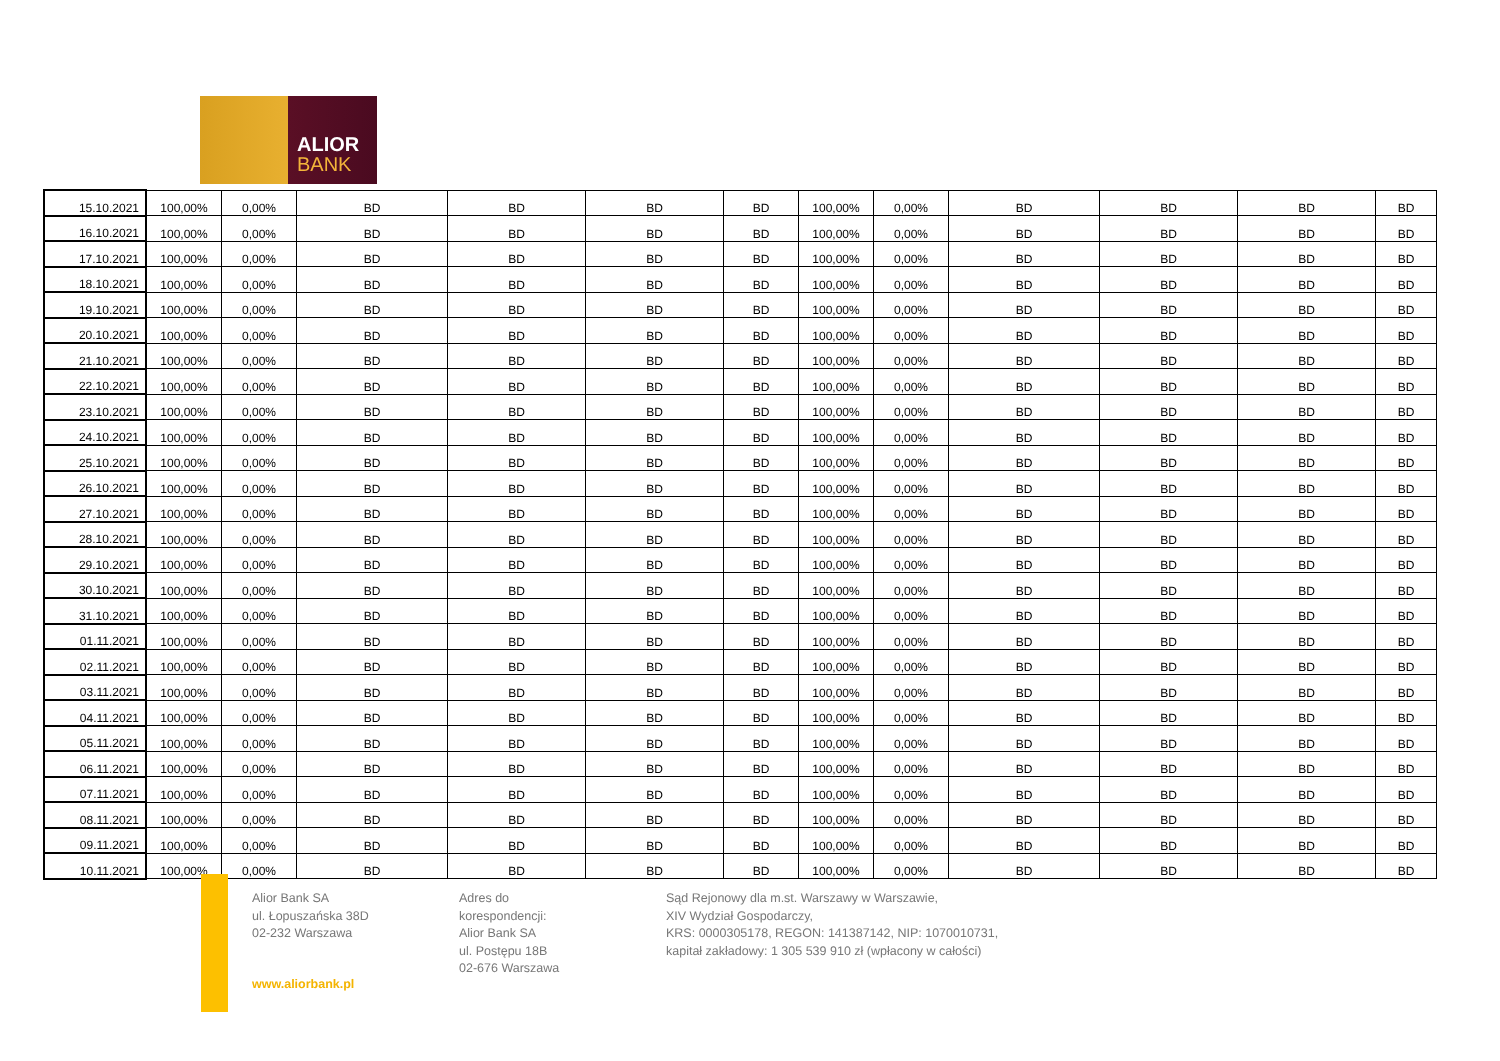ALIOR
BANK
| 15.10.2021 | 100,00% | 0,00% | BD | BD | BD | BD | 100,00% | 0,00% | BD | BD | BD | BD |
| 16.10.2021 | 100,00% | 0,00% | BD | BD | BD | BD | 100,00% | 0,00% | BD | BD | BD | BD |
| 17.10.2021 | 100,00% | 0,00% | BD | BD | BD | BD | 100,00% | 0,00% | BD | BD | BD | BD |
| 18.10.2021 | 100,00% | 0,00% | BD | BD | BD | BD | 100,00% | 0,00% | BD | BD | BD | BD |
| 19.10.2021 | 100,00% | 0,00% | BD | BD | BD | BD | 100,00% | 0,00% | BD | BD | BD | BD |
| 20.10.2021 | 100,00% | 0,00% | BD | BD | BD | BD | 100,00% | 0,00% | BD | BD | BD | BD |
| 21.10.2021 | 100,00% | 0,00% | BD | BD | BD | BD | 100,00% | 0,00% | BD | BD | BD | BD |
| 22.10.2021 | 100,00% | 0,00% | BD | BD | BD | BD | 100,00% | 0,00% | BD | BD | BD | BD |
| 23.10.2021 | 100,00% | 0,00% | BD | BD | BD | BD | 100,00% | 0,00% | BD | BD | BD | BD |
| 24.10.2021 | 100,00% | 0,00% | BD | BD | BD | BD | 100,00% | 0,00% | BD | BD | BD | BD |
| 25.10.2021 | 100,00% | 0,00% | BD | BD | BD | BD | 100,00% | 0,00% | BD | BD | BD | BD |
| 26.10.2021 | 100,00% | 0,00% | BD | BD | BD | BD | 100,00% | 0,00% | BD | BD | BD | BD |
| 27.10.2021 | 100,00% | 0,00% | BD | BD | BD | BD | 100,00% | 0,00% | BD | BD | BD | BD |
| 28.10.2021 | 100,00% | 0,00% | BD | BD | BD | BD | 100,00% | 0,00% | BD | BD | BD | BD |
| 29.10.2021 | 100,00% | 0,00% | BD | BD | BD | BD | 100,00% | 0,00% | BD | BD | BD | BD |
| 30.10.2021 | 100,00% | 0,00% | BD | BD | BD | BD | 100,00% | 0,00% | BD | BD | BD | BD |
| 31.10.2021 | 100,00% | 0,00% | BD | BD | BD | BD | 100,00% | 0,00% | BD | BD | BD | BD |
| 01.11.2021 | 100,00% | 0,00% | BD | BD | BD | BD | 100,00% | 0,00% | BD | BD | BD | BD |
| 02.11.2021 | 100,00% | 0,00% | BD | BD | BD | BD | 100,00% | 0,00% | BD | BD | BD | BD |
| 03.11.2021 | 100,00% | 0,00% | BD | BD | BD | BD | 100,00% | 0,00% | BD | BD | BD | BD |
| 04.11.2021 | 100,00% | 0,00% | BD | BD | BD | BD | 100,00% | 0,00% | BD | BD | BD | BD |
| 05.11.2021 | 100,00% | 0,00% | BD | BD | BD | BD | 100,00% | 0,00% | BD | BD | BD | BD |
| 06.11.2021 | 100,00% | 0,00% | BD | BD | BD | BD | 100,00% | 0,00% | BD | BD | BD | BD |
| 07.11.2021 | 100,00% | 0,00% | BD | BD | BD | BD | 100,00% | 0,00% | BD | BD | BD | BD |
| 08.11.2021 | 100,00% | 0,00% | BD | BD | BD | BD | 100,00% | 0,00% | BD | BD | BD | BD |
| 09.11.2021 | 100,00% | 0,00% | BD | BD | BD | BD | 100,00% | 0,00% | BD | BD | BD | BD |
| 10.11.2021 | 100,00% | 0,00% | BD | BD | BD | BD | 100,00% | 0,00% | BD | BD | BD | BD |
Alior Bank SA
ul. Łopuszańska 38D
02-232 Warszawa
www.aliorbank.pl
Adres do korespondencji:
Alior Bank SA
ul. Postępu 18B
02-676 Warszawa
Sąd Rejonowy dla m.st. Warszawy w Warszawie,
XIV Wydział Gospodarczy,
KRS: 0000305178, REGON: 141387142, NIP: 1070010731,
kapitał zakładowy: 1 305 539 910 zł (wpłacony w całości)